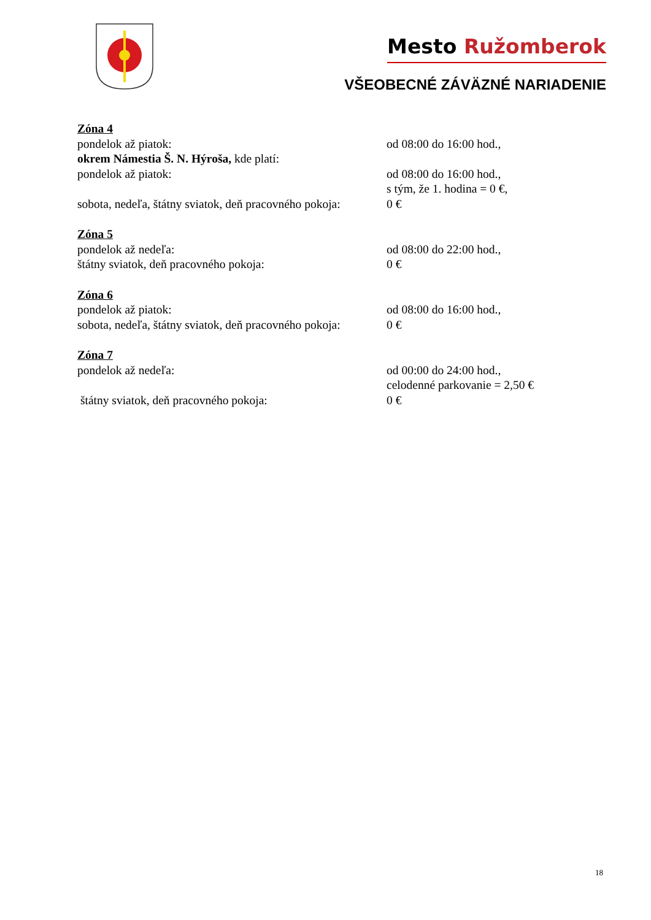Mesto Ružomberok
VŠEOBECNÉ ZÁVÄZNÉ NARIADENIE
Zóna 4
pondelok až piatok: od 08:00 do 16:00 hod.,
okrem Námestia Š. N. Hýroša, kde platí:
pondelok až piatok: od 08:00 do 16:00 hod.,
s tým, že 1. hodina = 0 €,
sobota, nedeľa, štátny sviatok, deň pracovného pokoja:
0 €
Zóna 5
pondelok až nedeľa: od 08:00 do 22:00 hod.,
štátny sviatok, deň pracovného pokoja: 0 €
Zóna 6
pondelok až piatok: od 08:00 do 16:00 hod.,
sobota, nedeľa, štátny sviatok, deň pracovného pokoja:
0 €
Zóna 7
pondelok až nedeľa: od 00:00 do 24:00 hod.,
celodenné parkovanie = 2,50 €
štátny sviatok, deň pracovného pokoja: 0 €
18